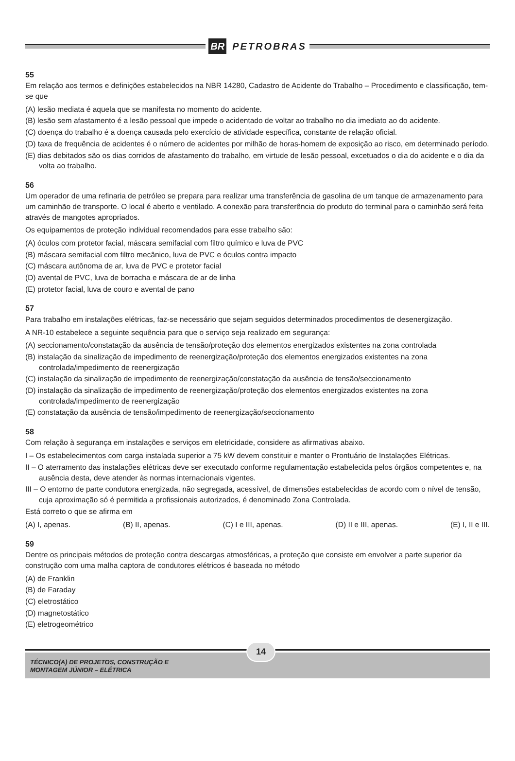BR PETROBRAS
55
Em relação aos termos e definições estabelecidos na NBR 14280, Cadastro de Acidente do Trabalho – Procedimento e classificação, tem-se que
(A) lesão mediata é aquela que se manifesta no momento do acidente.
(B) lesão sem afastamento é a lesão pessoal que impede o acidentado de voltar ao trabalho no dia imediato ao do acidente.
(C) doença do trabalho é a doença causada pelo exercício de atividade específica, constante de relação oficial.
(D) taxa de frequência de acidentes é o número de acidentes por milhão de horas-homem de exposição ao risco, em determinado período.
(E) dias debitados são os dias corridos de afastamento do trabalho, em virtude de lesão pessoal, excetuados o dia do acidente e o dia da volta ao trabalho.
56
Um operador de uma refinaria de petróleo se prepara para realizar uma transferência de gasolina de um tanque de armazenamento para um caminhão de transporte. O local é aberto e ventilado. A conexão para transferência do produto do terminal para o caminhão será feita através de mangotes apropriados.
Os equipamentos de proteção individual recomendados para esse trabalho são:
(A) óculos com protetor facial, máscara semifacial com filtro químico e luva de PVC
(B) máscara semifacial com filtro mecânico, luva de PVC e óculos contra impacto
(C) máscara autônoma de ar, luva de PVC e protetor facial
(D) avental de PVC, luva de borracha e máscara de ar de linha
(E) protetor facial, luva de couro e avental de pano
57
Para trabalho em instalações elétricas, faz-se necessário que sejam seguidos determinados procedimentos de desenergização.
A NR-10 estabelece a seguinte sequência para que o serviço seja realizado em segurança:
(A) seccionamento/constatação da ausência de tensão/proteção dos elementos energizados existentes na zona controlada
(B) instalação da sinalização de impedimento de reenergização/proteção dos elementos energizados existentes na zona controlada/impedimento de reenergização
(C) instalação da sinalização de impedimento de reenergização/constatação da ausência de tensão/seccionamento
(D) instalação da sinalização de impedimento de reenergização/proteção dos elementos energizados existentes na zona controlada/impedimento de reenergização
(E) constatação da ausência de tensão/impedimento de reenergização/seccionamento
58
Com relação à segurança em instalações e serviços em eletricidade, considere as afirmativas abaixo.
I – Os estabelecimentos com carga instalada superior a 75 kW devem constituir e manter o Prontuário de Instalações Elétricas.
II – O aterramento das instalações elétricas deve ser executado conforme regulamentação estabelecida pelos órgãos competentes e, na ausência desta, deve atender às normas internacionais vigentes.
III – O entorno de parte condutora energizada, não segregada, acessível, de dimensões estabelecidas de acordo com o nível de tensão, cuja aproximação só é permitida a profissionais autorizados, é denominado Zona Controlada.
Está correto o que se afirma em
(A) I, apenas. (B) II, apenas. (C) I e III, apenas. (D) II e III, apenas. (E) I, II e III.
59
Dentre os principais métodos de proteção contra descargas atmosféricas, a proteção que consiste em envolver a parte superior da construção com uma malha captora de condutores elétricos é baseada no método
(A) de Franklin
(B) de Faraday
(C) eletrostático
(D) magnetostático
(E) eletrogeométrico
14
TÉCNICO(A) DE PROJETOS, CONSTRUÇÃO E
MONTAGEM JÚNIOR – ELÉTRICA